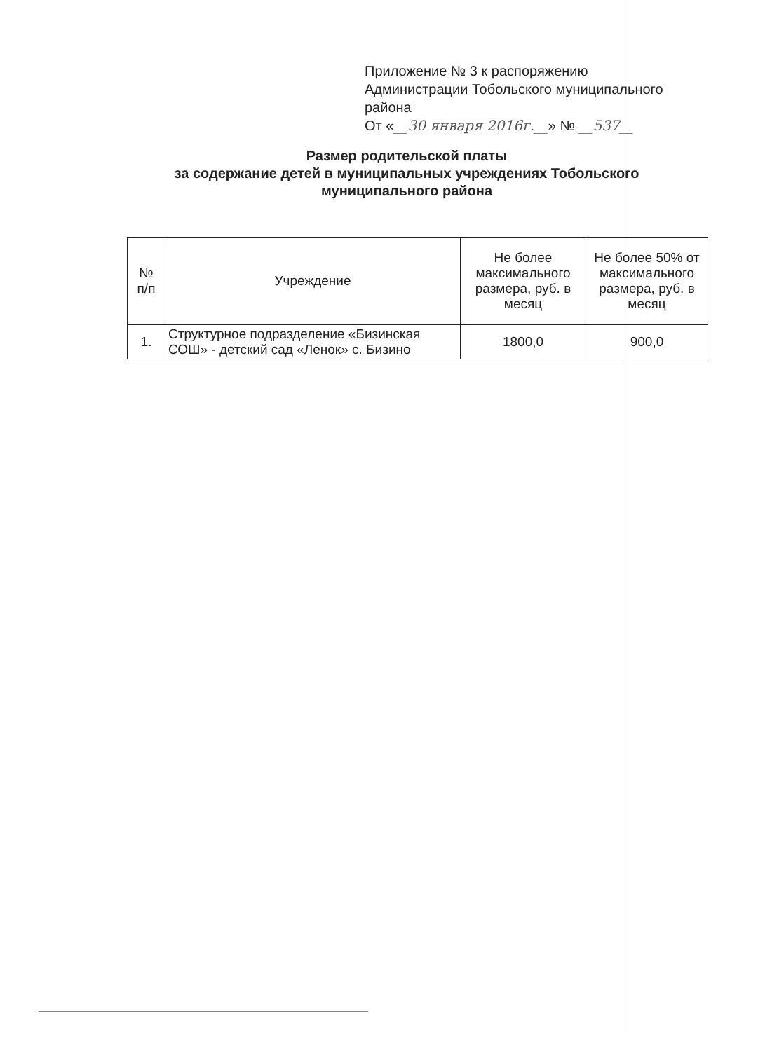Приложение № 3 к распоряжению
Администрации Тобольского муниципального
района
От «__30 января 2016г.__» № __537__
Размер родительской платы
за содержание детей в муниципальных учреждениях Тобольского муниципального района
| № п/п | Учреждение | Не более максимального размера, руб. в месяц | Не более 50% от максимального размера, руб. в месяц |
| --- | --- | --- | --- |
| 1. | Структурное подразделение «Бизинская СОШ» - детский сад «Ленок» с. Бизино | 1800,0 | 900,0 |